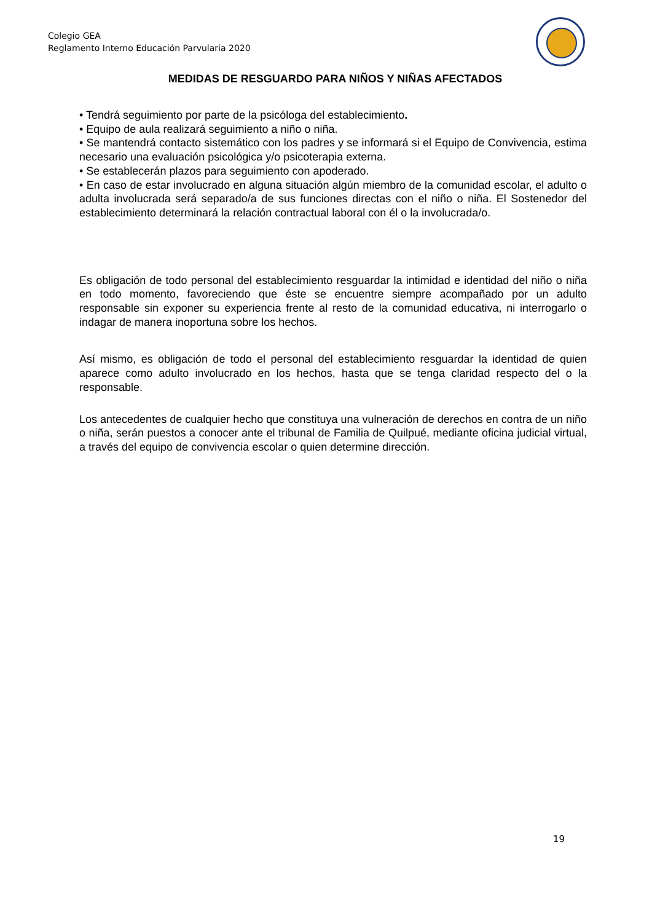Colegio GEA
Reglamento Interno Educación Parvularia 2020
MEDIDAS DE RESGUARDO PARA NIÑOS Y NIÑAS AFECTADOS
• Tendrá seguimiento por parte de la psicóloga del establecimiento.
• Equipo de aula realizará seguimiento a niño o niña.
• Se mantendrá contacto sistemático con los padres y se informará si el Equipo de Convivencia, estima necesario una evaluación psicológica y/o psicoterapia externa.
• Se establecerán plazos para seguimiento con apoderado.
• En caso de estar involucrado en alguna situación algún miembro de la comunidad escolar, el adulto o adulta involucrada será separado/a de sus funciones directas con el niño o niña. El Sostenedor del establecimiento determinará la relación contractual laboral con él o la involucrada/o.
Es obligación de todo personal del establecimiento resguardar la intimidad e identidad del niño o niña en todo momento, favoreciendo que éste se encuentre siempre acompañado por un adulto responsable sin exponer su experiencia frente al resto de la comunidad educativa, ni interrogarlo o indagar de manera inoportuna sobre los hechos.
Así mismo, es obligación de todo el personal del establecimiento resguardar la identidad de quien aparece como adulto involucrado en los hechos, hasta que se tenga claridad respecto del o la responsable.
Los antecedentes de cualquier hecho que constituya una vulneración de derechos en contra de un niño o niña, serán puestos a conocer ante el tribunal de Familia de Quilpué, mediante oficina judicial virtual, a través del equipo de convivencia escolar o quien determine dirección.
19